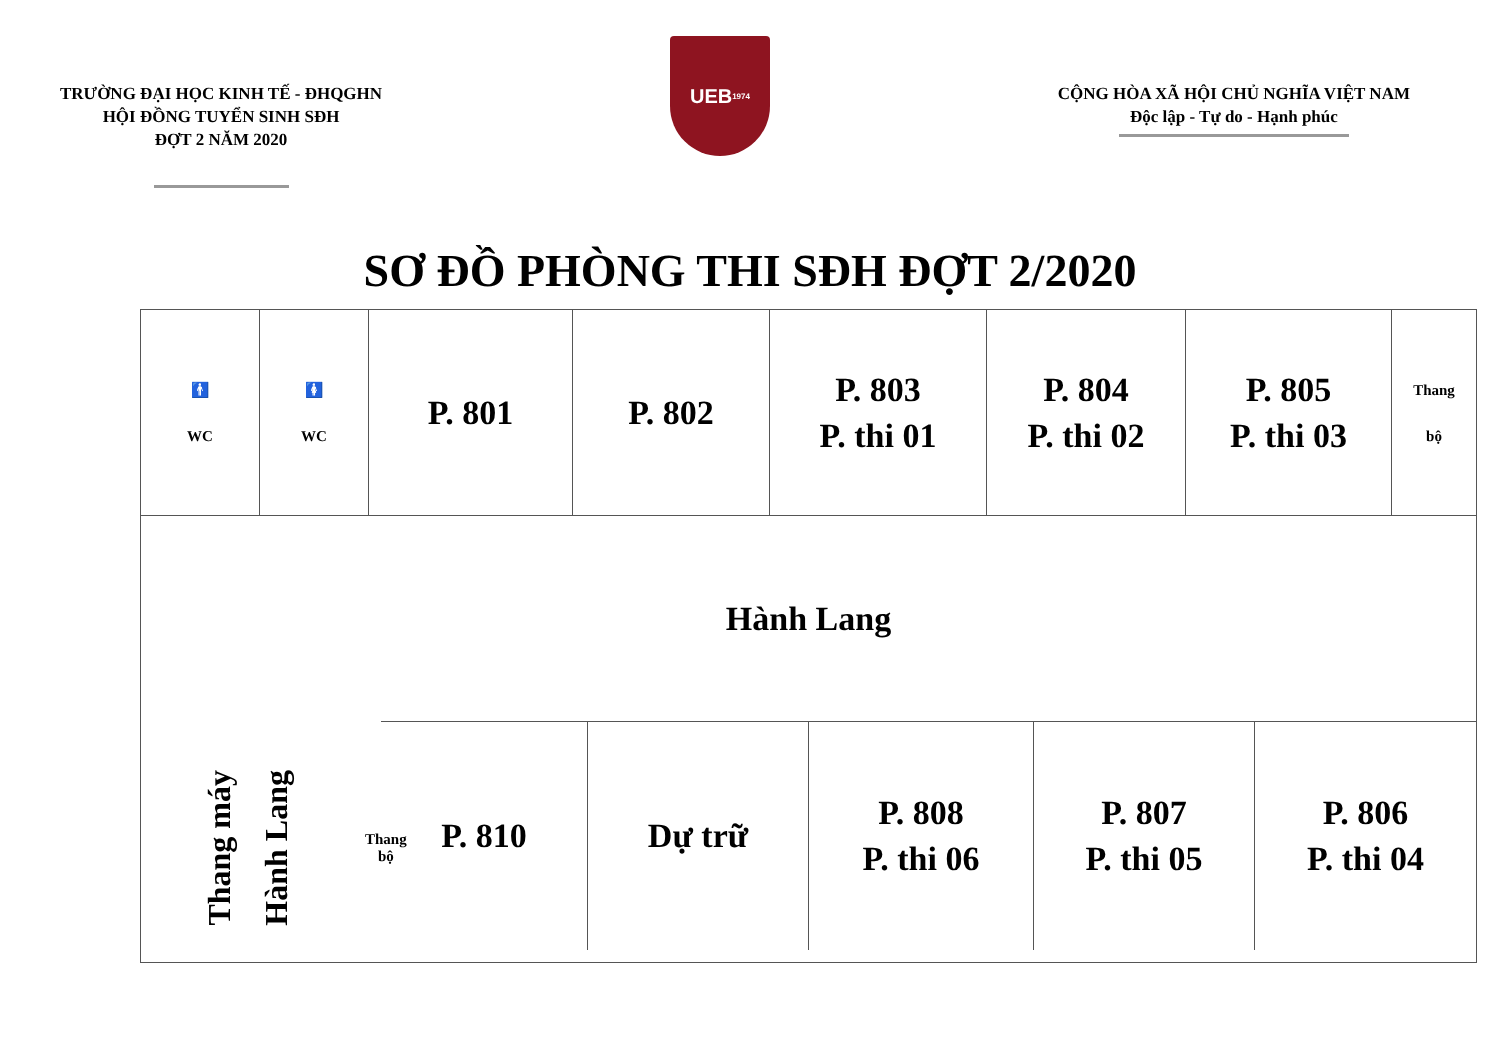TRƯỜNG ĐẠI HỌC KINH TẾ - ĐHQGHN
HỘI ĐỒNG TUYỂN SINH SĐH
ĐỢT 2 NĂM 2020
UEB
1974
CỘNG HÒA XÃ HỘI CHỦ NGHĨA VIỆT NAM
Độc lập - Tự do - Hạnh phúc
SƠ ĐỒ PHÒNG THI SĐH ĐỢT 2/2020
🚹
WC
🚺
WC
P. 801 P. 802 P. 803
P. thi 01
P. 804
P. thi 02
P. 805
P. thi 03
Thang
bộ
Hành Lang
Thang máy
Hành Lang
Thang
bộ
P. 810 Dự trữ P. 808
P. thi 06
P. 807
P. thi 05
P. 806
P. thi 04